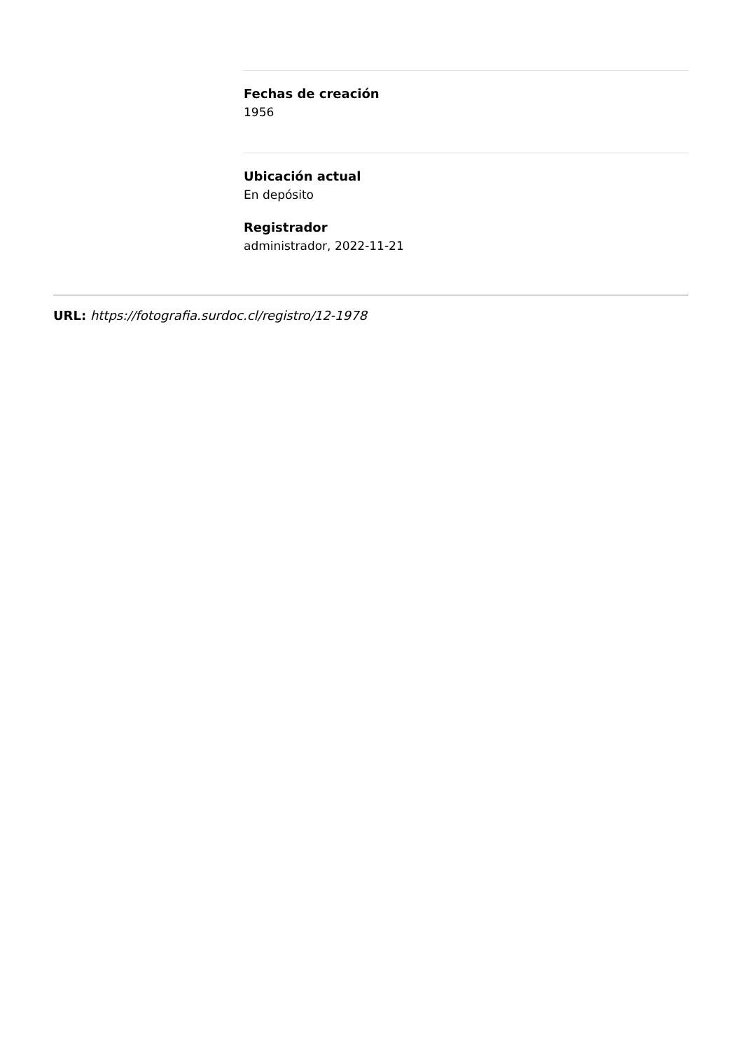Fechas de creación
1956
Ubicación actual
En depósito
Registrador
administrador, 2022-11-21
URL: https://fotografia.surdoc.cl/registro/12-1978